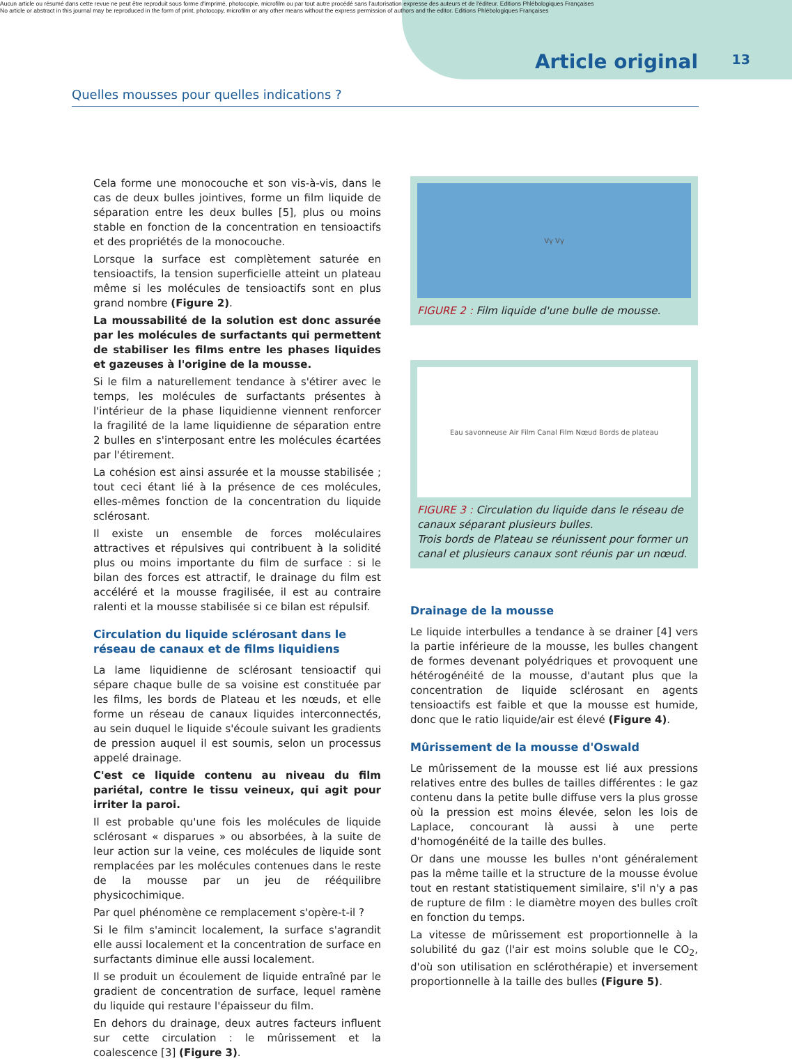Aucun article ou résumé dans cette revue ne peut être reproduit sous forme d'imprimé, photocopie, microfilm ou par tout autre procédé sans l'autorisation expresse des auteurs et de l'éditeur. Editions Phlébologiques Françaises
No article or abstract in this journal may be reproduced in the form of print, photocopy, microfilm or any other means without the express permission of authors and the editor. Editions Phlébologiques Françaises
Article original 13
Quelles mousses pour quelles indications ?
Cela forme une monocouche et son vis-à-vis, dans le cas de deux bulles jointives, forme un film liquide de séparation entre les deux bulles [5], plus ou moins stable en fonction de la concentration en tensioactifs et des propriétés de la monocouche.
Lorsque la surface est complètement saturée en tensioactifs, la tension superficielle atteint un plateau même si les molécules de tensioactifs sont en plus grand nombre (Figure 2).
La moussabilité de la solution est donc assurée par les molécules de surfactants qui permettent de stabiliser les films entre les phases liquides et gazeuses à l'origine de la mousse.
Si le film a naturellement tendance à s'étirer avec le temps, les molécules de surfactants présentes à l'intérieur de la phase liquidienne viennent renforcer la fragilité de la lame liquidienne de séparation entre 2 bulles en s'interposant entre les molécules écartées par l'étirement.
La cohésion est ainsi assurée et la mousse stabilisée ; tout ceci étant lié à la présence de ces molécules, elles-mêmes fonction de la concentration du liquide sclérosant.
Il existe un ensemble de forces moléculaires attractives et répulsives qui contribuent à la solidité plus ou moins importante du film de surface : si le bilan des forces est attractif, le drainage du film est accéléré et la mousse fragilisée, il est au contraire ralenti et la mousse stabilisée si ce bilan est répulsif.
Circulation du liquide sclérosant dans le réseau de canaux et de films liquidiens
La lame liquidienne de sclérosant tensioactif qui sépare chaque bulle de sa voisine est constituée par les films, les bords de Plateau et les nœuds, et elle forme un réseau de canaux liquides interconnectés, au sein duquel le liquide s'écoule suivant les gradients de pression auquel il est soumis, selon un processus appelé drainage.
C'est ce liquide contenu au niveau du film pariétal, contre le tissu veineux, qui agit pour irriter la paroi.
Il est probable qu'une fois les molécules de liquide sclérosant « disparues » ou absorbées, à la suite de leur action sur la veine, ces molécules de liquide sont remplacées par les molécules contenues dans le reste de la mousse par un jeu de rééquilibre physicochimique.
Par quel phénomène ce remplacement s'opère-t-il ?
Si le film s'amincit localement, la surface s'agrandit elle aussi localement et la concentration de surface en surfactants diminue elle aussi localement.
Il se produit un écoulement de liquide entraîné par le gradient de concentration de surface, lequel ramène du liquide qui restaure l'épaisseur du film.
En dehors du drainage, deux autres facteurs influent sur cette circulation : le mûrissement et la coalescence [3] (Figure 3).
Vγ Vγ
FIGURE 2 : Film liquide d'une bulle de mousse.
Eau savonneuse Air Film Canal Film Nœud Bords de plateau
FIGURE 3 : Circulation du liquide dans le réseau de canaux séparant plusieurs bulles.
Trois bords de Plateau se réunissent pour former un canal et plusieurs canaux sont réunis par un nœud.
Drainage de la mousse
Le liquide interbulles a tendance à se drainer [4] vers la partie inférieure de la mousse, les bulles changent de formes devenant polyédriques et provoquent une hétérogénéité de la mousse, d'autant plus que la concentration de liquide sclérosant en agents tensioactifs est faible et que la mousse est humide, donc que le ratio liquide/air est élevé (Figure 4).
Mûrissement de la mousse d'Oswald
Le mûrissement de la mousse est lié aux pressions relatives entre des bulles de tailles différentes : le gaz contenu dans la petite bulle diffuse vers la plus grosse où la pression est moins élevée, selon les lois de Laplace, concourant là aussi à une perte d'homogénéité de la taille des bulles.
Or dans une mousse les bulles n'ont généralement pas la même taille et la structure de la mousse évolue tout en restant statistiquement similaire, s'il n'y a pas de rupture de film : le diamètre moyen des bulles croît en fonction du temps.
La vitesse de mûrissement est proportionnelle à la solubilité du gaz (l'air est moins soluble que le CO<sub>2</sub>, d'où son utilisation en sclérothérapie) et inversement proportionnelle à la taille des bulles (Figure 5).